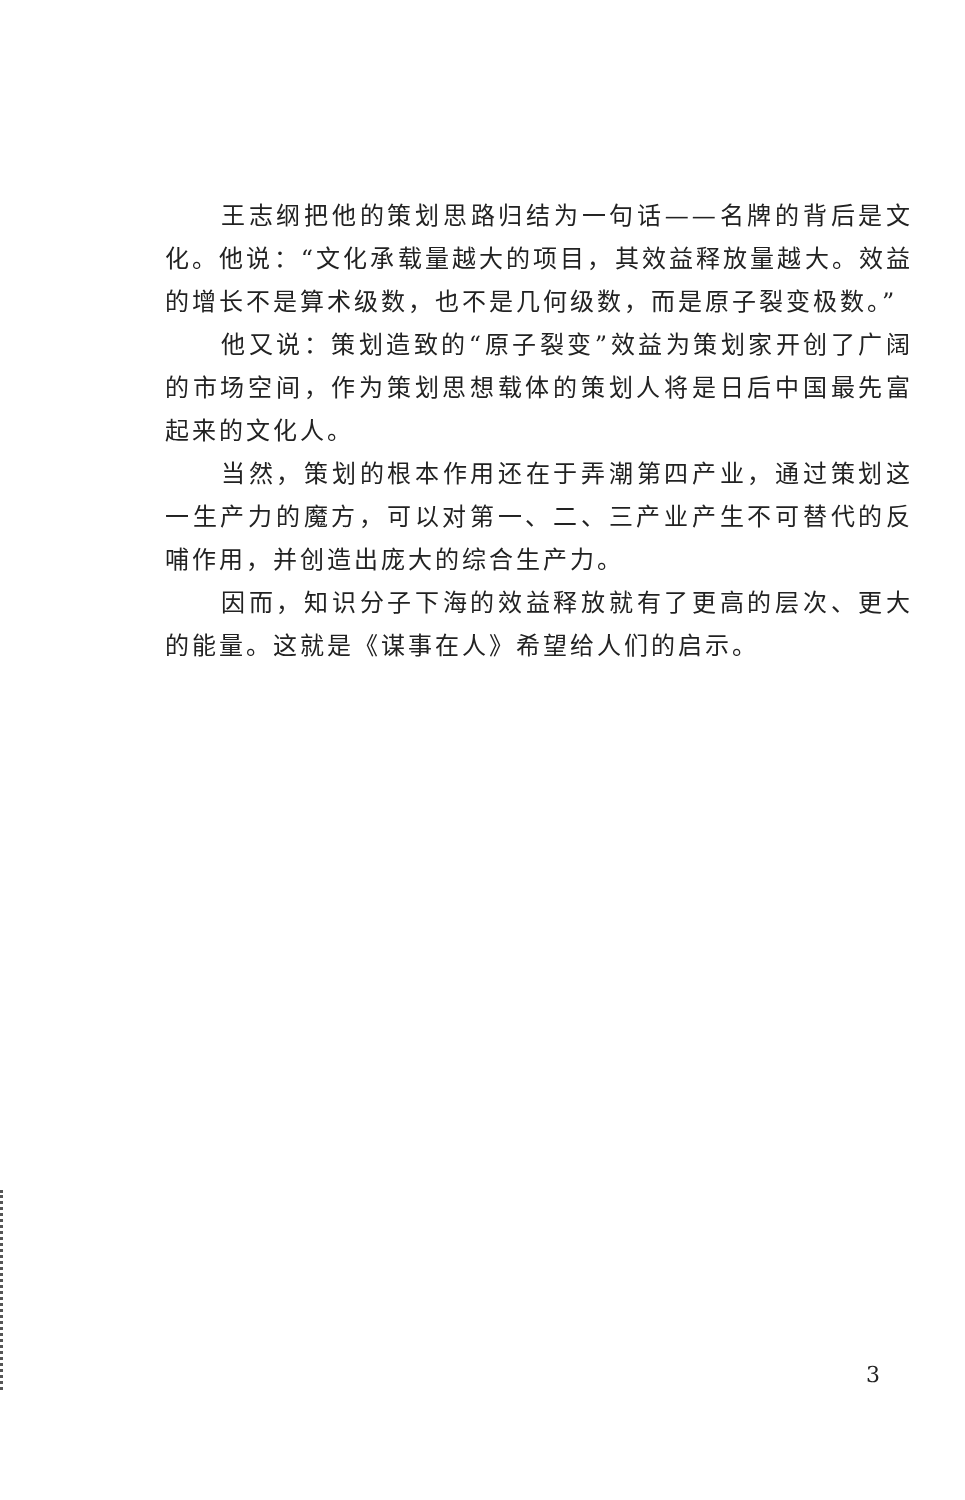王志纲把他的策划思路归结为一句话——名牌的背后是文化。他说：“文化承载量越大的项目，其效益释放量越大。效益的增长不是算术级数，也不是几何级数，而是原子裂变极数。”
他又说：策划造致的“原子裂变”效益为策划家开创了广阔的市场空间，作为策划思想载体的策划人将是日后中国最先富起来的文化人。
当然，策划的根本作用还在于弄潮第四产业，通过策划这一生产力的魔方，可以对第一、二、三产业产生不可替代的反哺作用，并创造出庞大的综合生产力。
因而，知识分子下海的效益释放就有了更高的层次、更大的能量。这就是《谋事在人》希望给人们的启示。
3